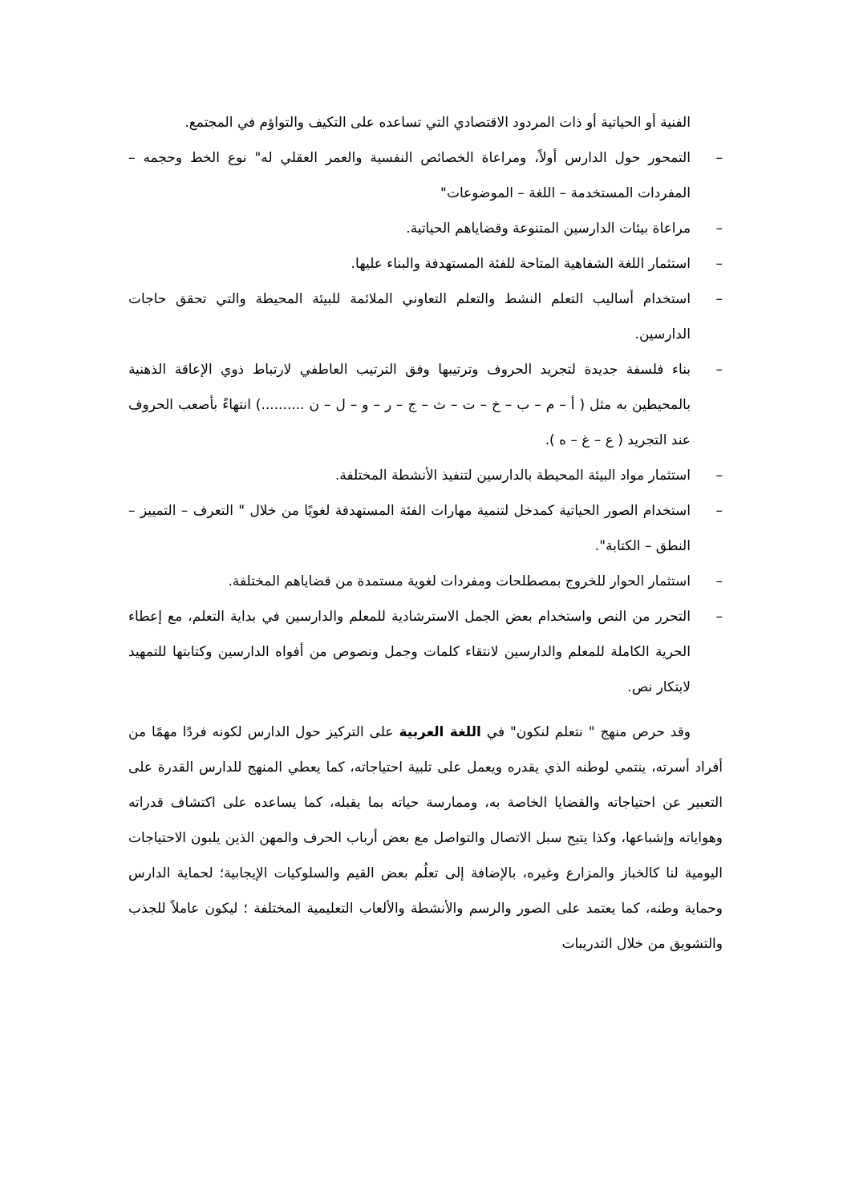الفنية أو الحياتية أو ذات المردود الاقتصادي التي تساعده على التكيف والتواؤم في المجتمع.
– التمحور حول الدارس أولاً، ومراعاة الخصائص النفسية والعمر العقلي له" نوع الخط وحجمه –المفردات المستخدمة – اللغة – الموضوعات"
– مراعاة بيئات الدارسين المتنوعة وقضاياهم الحياتية.
– استثمار اللغة الشفاهية المتاحة للفئة المستهدفة والبناء عليها.
– استخدام أساليب التعلم النشط والتعلم التعاوني الملائمة للبيئة المحيطة والتي تحقق حاجات الدارسين.
– بناء فلسفة جديدة لتجريد الحروف وترتيبها وفق الترتيب العاطفي لارتباط ذوي الإعاقة الذهنية بالمحيطين به مثل ( أ – م – ب – خ – ت – ث – ج – ر – و – ل – ن ..........) انتهاءً بأصعب الحروف عند التجريد ( ع – غ – ه ).
– استثمار مواد البيئة المحيطة بالدارسين لتنفيذ الأنشطة المختلفة.
– استخدام الصور الحياتية كمدخل لتنمية مهارات الفئة المستهدفة لغويًا من خلال " التعرف – التمييز – النطق – الكتابة".
– استثمار الحوار للخروج بمصطلحات ومفردات لغوية مستمدة من قضاياهم المختلفة.
– التحرر من النص واستخدام بعض الجمل الاسترشادية للمعلم والدارسين في بداية التعلم، مع إعطاء الحرية الكاملة للمعلم والدارسين لانتقاء كلمات وجمل ونصوص من أفواه الدارسين وكتابتها للتمهيد لابتكار نص.
وقد حرص منهج " نتعلم لنكون" في اللغة العربية على التركيز حول الدارس لكونه فردًا مهمًا من أفراد أسرته، ينتمي لوطنه الذي يقدره ويعمل على تلبية احتياجاته، كما يعطي المنهج للدارس القدرة على التعبير عن احتياجاته والقضايا الخاصة به، وممارسة حياته بما يقبله، كما يساعده على اكتشاف قدراته وهواياته وإشباعها، وكذا يتيح سبل الاتصال والتواصل مع بعض أرباب الحرف والمهن الذين يلبون الاحتياجات اليومية لنا كالخباز والمزارع وغيره، بالإضافة إلى تعلُم بعض القيم والسلوكيات الإيجابية؛ لحماية الدارس وحماية وطنه، كما يعتمد على الصور والرسم والأنشطة والألعاب التعليمية المختلفة ؛ ليكون عاملاً للجذب والتشويق من خلال التدريبات